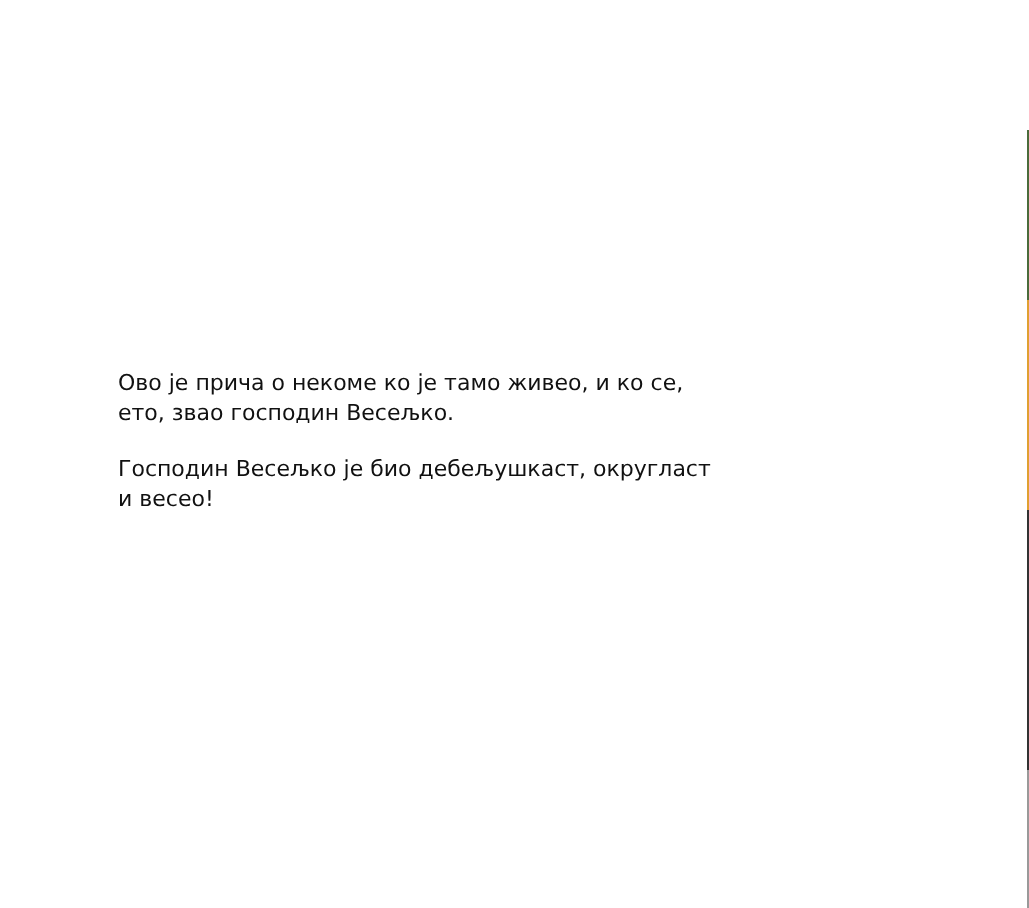Ово је прича о некоме ко је тамо живео, и ко се,
ето, звао господин Весељко.
Господин Весељко је био дебељушкаст, округласт
и весео!